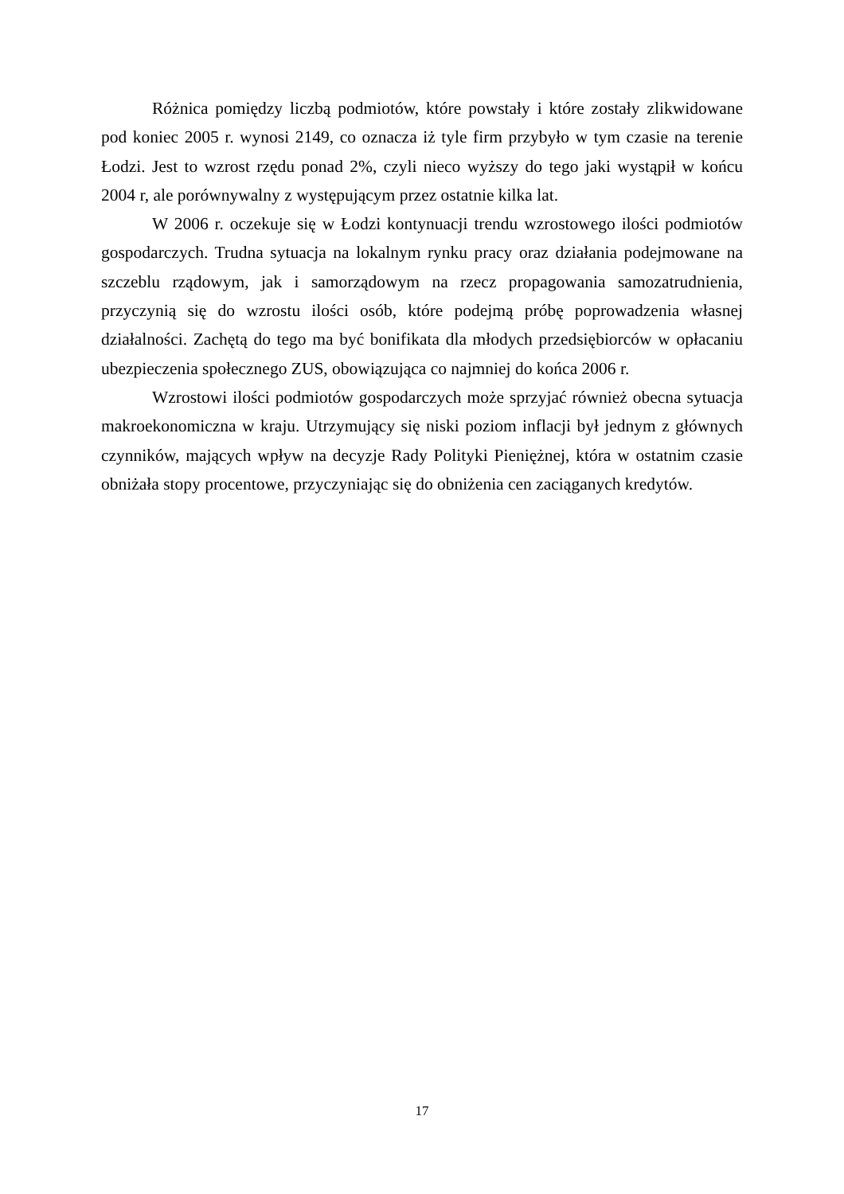Różnica pomiędzy liczbą podmiotów, które powstały i które zostały zlikwidowane pod koniec 2005 r. wynosi 2149, co oznacza iż tyle firm przybyło w tym czasie na terenie Łodzi. Jest to wzrost rzędu ponad 2%, czyli nieco wyższy do tego jaki wystąpił w końcu 2004 r, ale porównywalny z występującym przez ostatnie kilka lat.
W 2006 r. oczekuje się w Łodzi kontynuacji trendu wzrostowego ilości podmiotów gospodarczych. Trudna sytuacja na lokalnym rynku pracy oraz działania podejmowane na szczeblu rządowym, jak i samorządowym na rzecz propagowania samozatrudnienia, przyczynią się do wzrostu ilości osób, które podejmą próbę poprowadzenia własnej działalności. Zachętą do tego ma być bonifikata dla młodych przedsiębiorców w opłacaniu ubezpieczenia społecznego ZUS, obowiązująca co najmniej do końca 2006 r.
Wzrostowi ilości podmiotów gospodarczych może sprzyjać również obecna sytuacja makroekonomiczna w kraju. Utrzymujący się niski poziom inflacji był jednym z głównych czynników, mających wpływ na decyzje Rady Polityki Pieniężnej, która w ostatnim czasie obniżała stopy procentowe, przyczyniając się do obniżenia cen zaciąganych kredytów.
17